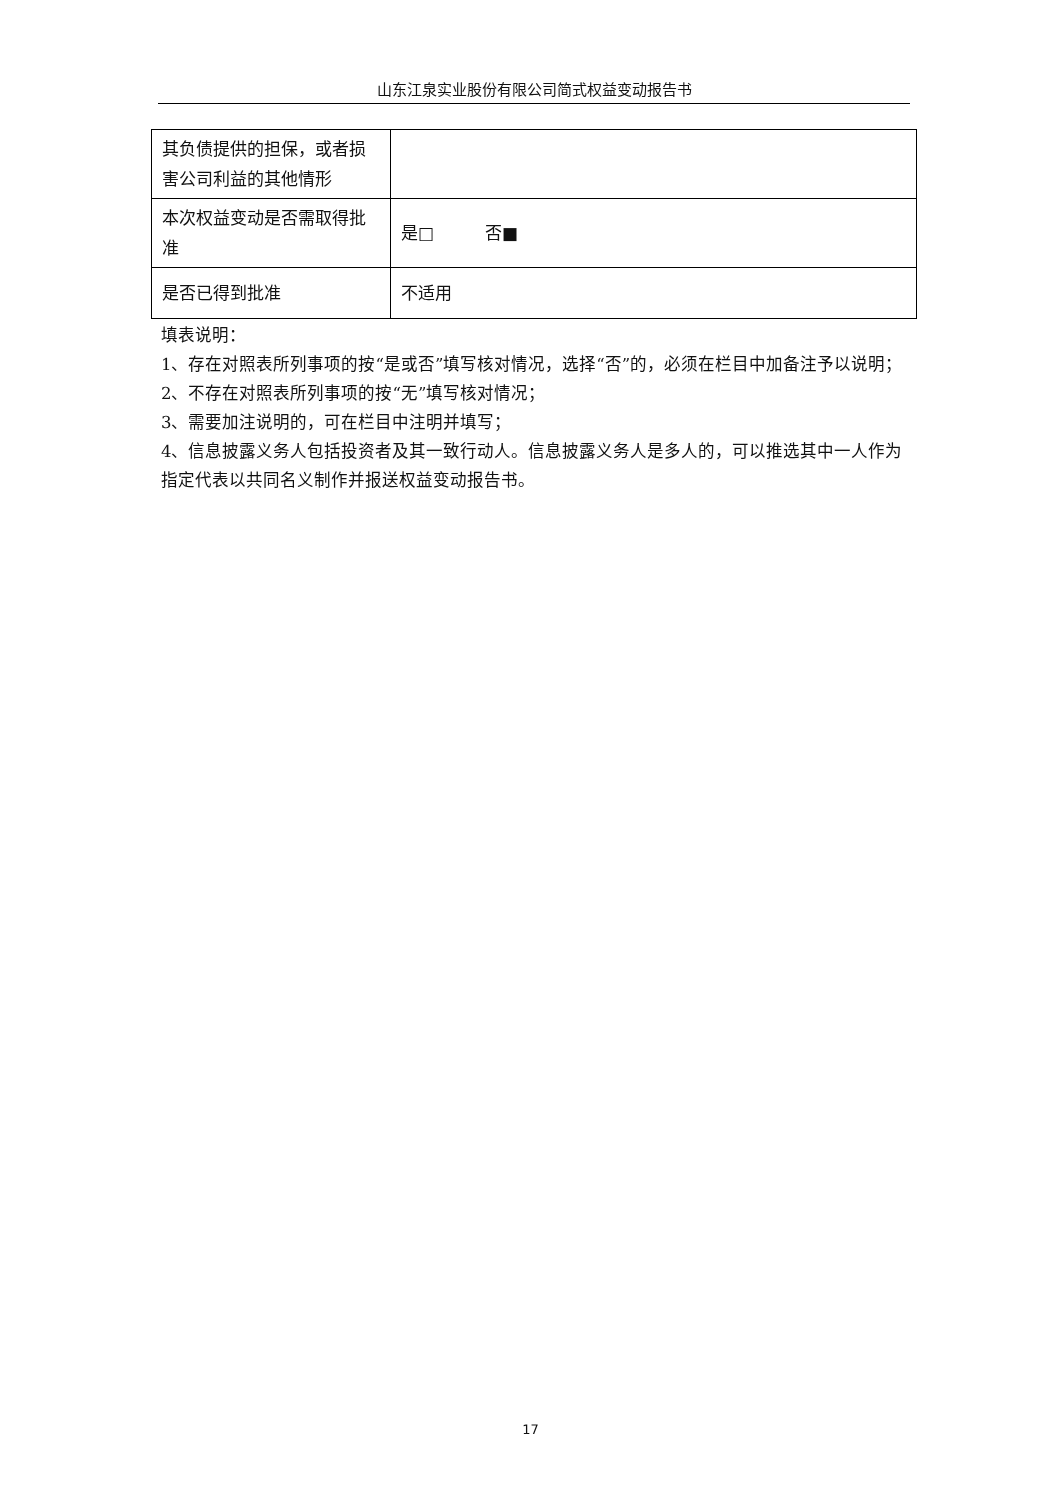山东江泉实业股份有限公司简式权益变动报告书
| 其负债提供的担保，或者损害公司利益的其他情形 | |
| 本次权益变动是否需取得批准 | 是□ 否■ |
| 是否已得到批准 | 不适用 |
填表说明：
1、存在对照表所列事项的按“是或否”填写核对情况，选择“否”的，必须在栏目中加备注予以说明；
2、不存在对照表所列事项的按“无”填写核对情况；
3、需要加注说明的，可在栏目中注明并填写；
4、信息披露义务人包括投资者及其一致行动人。信息披露义务人是多人的，可以推选其中一人作为指定代表以共同名义制作并报送权益变动报告书。
17